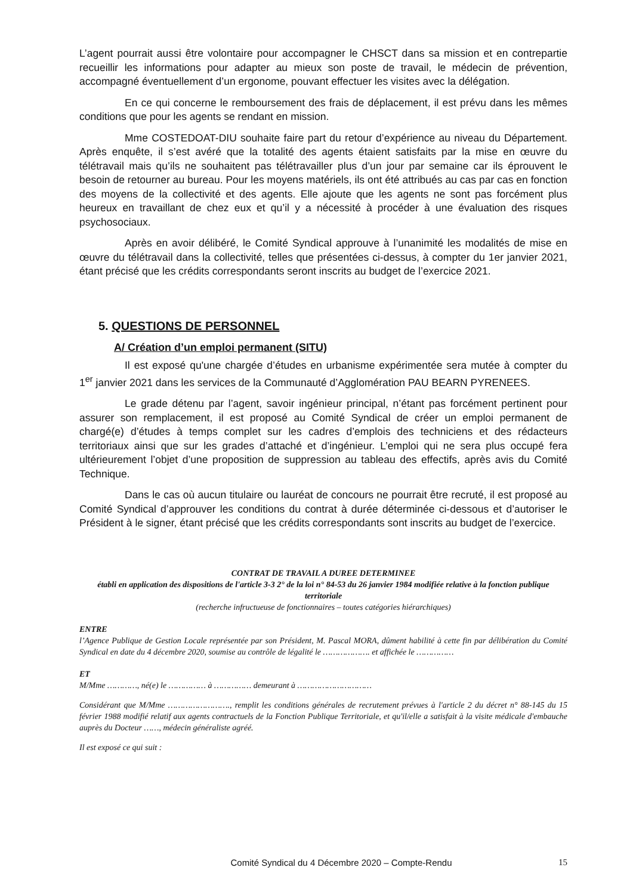L’agent pourrait aussi être volontaire pour accompagner le CHSCT dans sa mission et en contrepartie recueillir les informations pour adapter au mieux son poste de travail, le médecin de prévention, accompagné éventuellement d’un ergonome, pouvant effectuer les visites avec la délégation.
En ce qui concerne le remboursement des frais de déplacement, il est prévu dans les mêmes conditions que pour les agents se rendant en mission.
Mme COSTEDOAT-DIU souhaite faire part du retour d’expérience au niveau du Département. Après enquête, il s’est avéré que la totalité des agents étaient satisfaits par la mise en œuvre du télétravail mais qu’ils ne souhaitent pas télétravailler plus d’un jour par semaine car ils éprouvent le besoin de retourner au bureau. Pour les moyens matériels, ils ont été attribués au cas par cas en fonction des moyens de la collectivité et des agents. Elle ajoute que les agents ne sont pas forcément plus heureux en travaillant de chez eux et qu’il y a nécessité à procéder à une évaluation des risques psychosociaux.
Après en avoir délibéré, le Comité Syndical approuve à l’unanimité les modalités de mise en œuvre du télétravail dans la collectivité, telles que présentées ci-dessus, à compter du 1er janvier 2021, étant précisé que les crédits correspondants seront inscrits au budget de l’exercice 2021.
5. QUESTIONS DE PERSONNEL
A/ Création d’un emploi permanent (SITU)
Il est exposé qu'une chargée d’études en urbanisme expérimentée sera mutée à compter du 1<sup>er</sup> janvier 2021 dans les services de la Communauté d’Agglomération PAU BEARN PYRENEES.
Le grade détenu par l’agent, savoir ingénieur principal, n’étant pas forcément pertinent pour assurer son remplacement, il est proposé au Comité Syndical de créer un emploi permanent de chargé(e) d’études à temps complet sur les cadres d’emplois des techniciens et des rédacteurs territoriaux ainsi que sur les grades d’attaché et d’ingénieur. L’emploi qui ne sera plus occupé fera ultérieurement l’objet d’une proposition de suppression au tableau des effectifs, après avis du Comité Technique.
Dans le cas où aucun titulaire ou lauréat de concours ne pourrait être recruté, il est proposé au Comité Syndical d’approuver les conditions du contrat à durée déterminée ci-dessous et d’autoriser le Président à le signer, étant précisé que les crédits correspondants sont inscrits au budget de l’exercice.
CONTRAT DE TRAVAIL A DUREE DETERMINEE
établi en application des dispositions de l'article 3-3 2° de la loi n° 84-53 du 26 janvier 1984 modifiée relative à la fonction publique territoriale
(recherche infructueuse de fonctionnaires – toutes catégories hiérarchiques)
ENTRE
l’Agence Publique de Gestion Locale représentée par son Président, M. Pascal MORA, dûment habilité à cette fin par délibération du Comité Syndical en date du 4 décembre 2020, soumise au contrôle de légalité le ………………. et affichée le ……………
ET
M/Mme …………, né(e) le …………… à …………… demeurant à …………………………
Considérant que M/Mme ……………………., remplit les conditions générales de recrutement prévues à l'article 2 du décret n° 88-145 du 15 février 1988 modifié relatif aux agents contractuels de la Fonction Publique Territoriale, et qu'il/elle a satisfait à la visite médicale d'embauche auprès du Docteur ……, médecin généraliste agréé.
Il est exposé ce qui suit :
Comité Syndical du 4 Décembre 2020 – Compte-Rendu
15